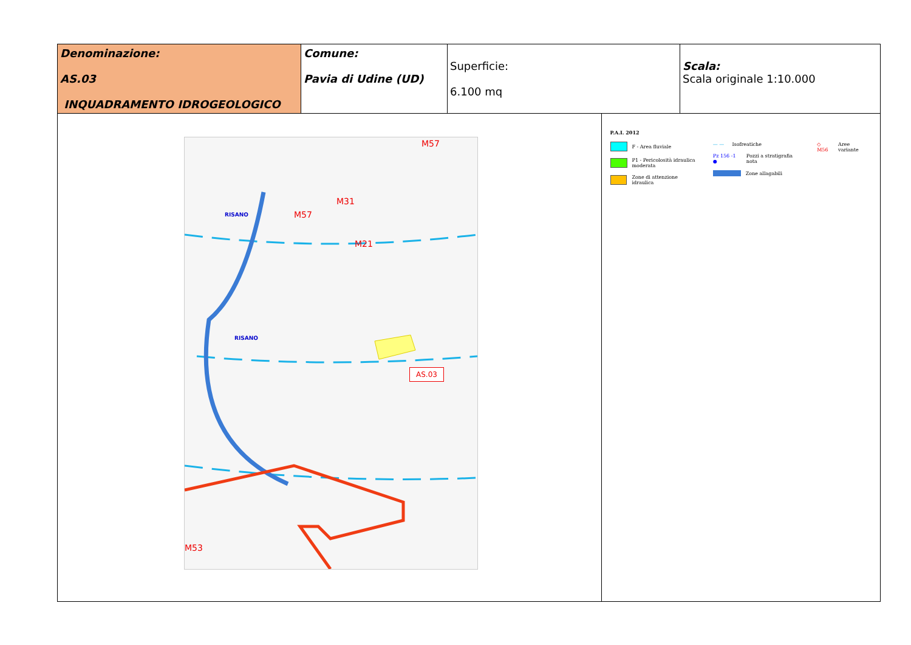| Denominazione: AS.03 INQUADRAMENTO IDROGEOLOGICO | Comune: Pavia di Udine (UD) | Superficie: 6.100 mq | Scala: Scala originale 1:10.000 |
RISANO
RISANO
M57
M31
M57
M21
M53
AS.03
P.A.I. 2012
F - Area fluviale
P1 - Pericolosità idraulica
moderata
Zone di attenzione idraulica
— — Isofreatiche
Pz 156 -1 ● Pozzi a stratigrafia nota
Zone allagabili
◇ M56 Aree variante